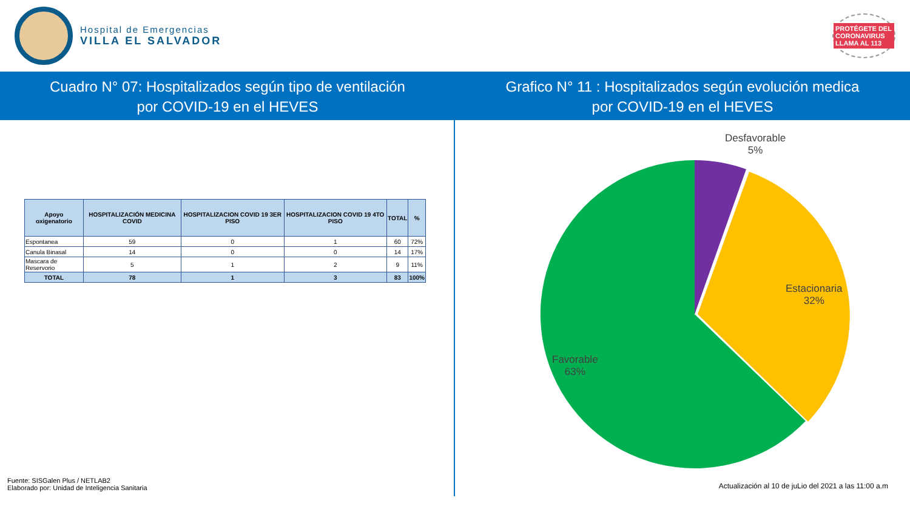Hospital de Emergencias
VILLA EL SALVADOR
PROTÉGETE DEL CORONAVIRUS LLAMA AL 113
Cuadro N° 07: Hospitalizados según tipo de ventilación
por COVID-19 en el HEVES
Grafico N° 11 : Hospitalizados según evolución medica
por COVID-19 en el HEVES
| Apoyo oxigenatorio | HOSPITALIZACIÓN MEDICINA COVID | HOSPITALIZACION COVID 19 3ER PISO | HOSPITALIZACION COVID 19 4TO PISO | TOTAL | % |
| --- | --- | --- | --- | --- | --- |
| Espontanea | 59 | 0 | 1 | 60 | 72% |
| Canula Binasal | 14 | 0 | 0 | 14 | 17% |
| Mascara de Reservorio | 5 | 1 | 2 | 9 | 11% |
| TOTAL | 78 | 1 | 3 | 83 | 100% |
Fuente: SISGalen Plus / NETLAB2
Elaborado por: Unidad de Inteligencia Sanitaria
Desfavorable
5%
Estacionaria
32%
Favorable
63%
Actualización al 10 de juLio del 2021 a las 11:00 a.m